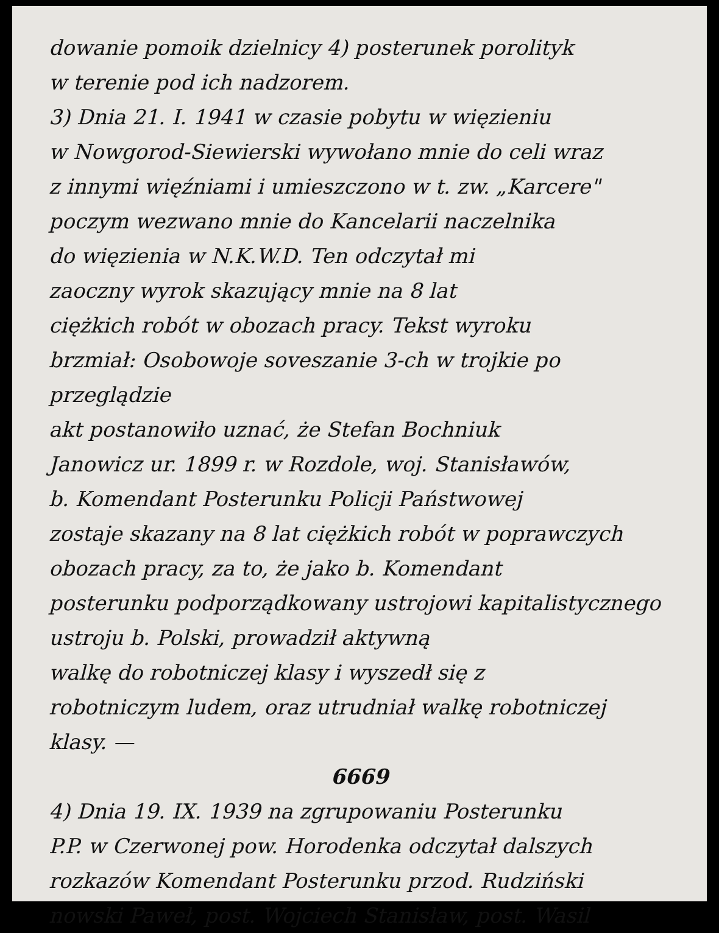dowanie pomoik dzielnicy 4) posterunek porolityk
w terenie pod ich nadzorem.
3) Dnia 21. I. 1941 w czasie pobytu w więzieniu
w Nowgorod-Siewierski wywołano mnie do celi wraz
z innymi więźniami i umieszczono w t. zw. „Karcere"
poczym wezwano mnie do Kancelarii naczelnika
do więzienia w N.K.W.D. Ten odczytał mi
zaoczny wyrok skazujący mnie na 8 lat
ciężkich robót w obozach pracy. Tekst wyroku
brzmiał: Osobowoje soveszanie 3-ch w trojkie po przeglądzie
akt postanowiło uznać, że Stefan Bochniuk
Janowicz ur. 1899 r. w Rozdole, woj. Stanisławów,
b. Komendant Posterunku Policji Państwowej
zostaje skazany na 8 lat ciężkich robót w poprawczych
obozach pracy, za to, że jako b. Komendant
posterunku podporządkowany ustrojowi kapitalistycznego
ustroju b. Polski, prowadził aktywną
walkę do robotniczej klasy i wyszedł się z
robotniczym ludem, oraz utrudniał walkę robotniczej
klasy. —
6669
4) Dnia 19. IX. 1939 na zgrupowaniu Posterunku
P.P. w Czerwonej pow. Horodenka odczytał dalszych
rozkazów Komendant Posterunku przod. Rudziński
nowski Paweł, post. Wojciech Stanisław, post. Wasil